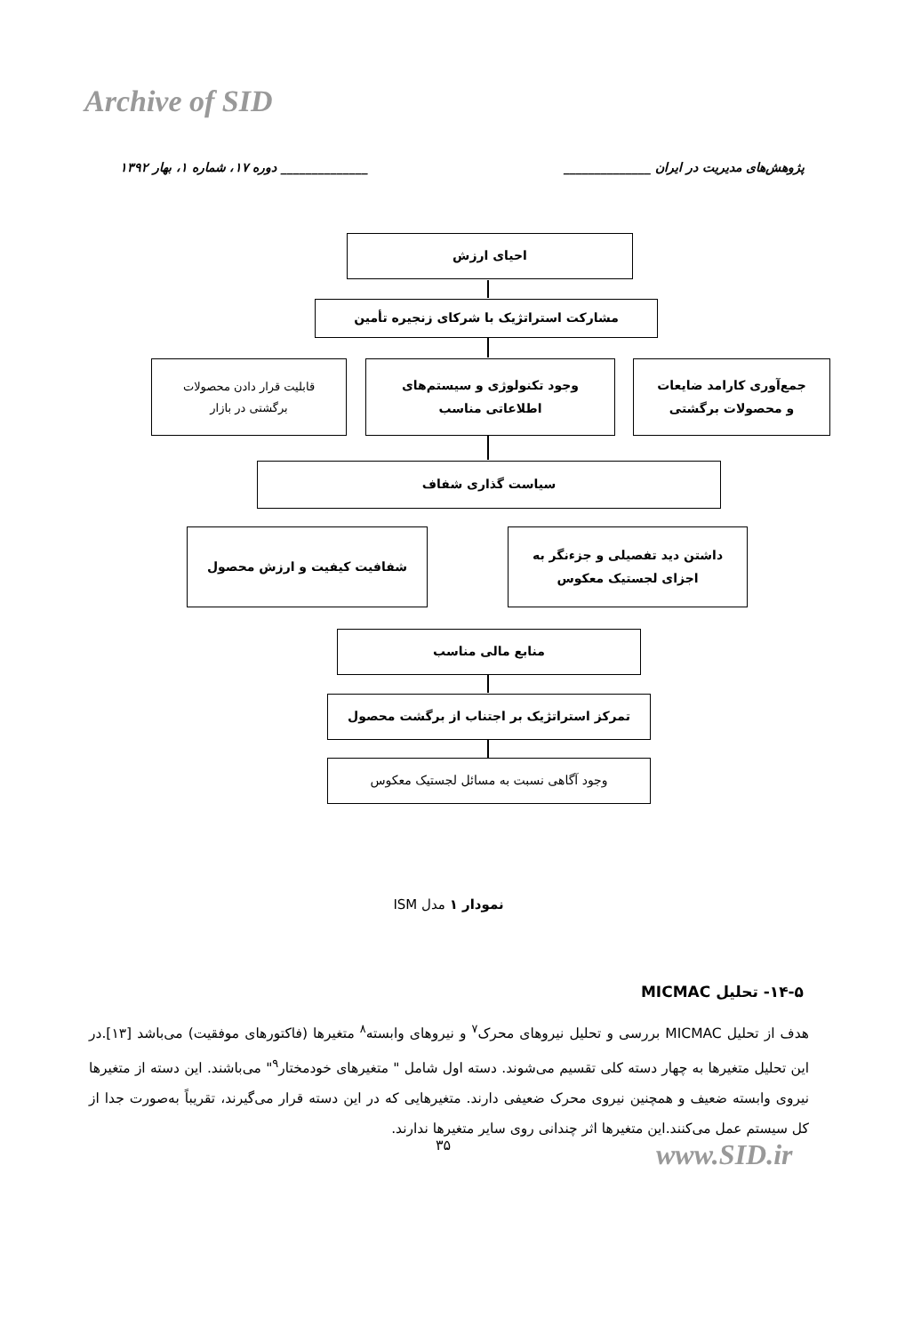Archive of SID
پژوهش‌های مدیریت در ایران ______________ ______________ دوره ۱۷، شماره ۱، بهار ۱۳۹۲
احیای ارزش
مشارکت استراتژیک با شرکای زنجیره تأمین
قابلیت قرار دادن محصولات
برگشتی در بازار
وجود تکنولوژی و سیستم‌های
اطلاعاتی مناسب
جمع‌آوری کارامد ضایعات
و محصولات برگشتی
سیاست گذاری شفاف
شفافیت کیفیت و ارزش محصول
داشتن دید تفصیلی و جزءنگر به
اجزای لجستیک معکوس
منابع مالی مناسب
تمرکز استراتژیک بر اجتناب از برگشت محصول
وجود آگاهی نسبت به مسائل لجستیک معکوس
نمودار ۱ مدل ISM
۱۴-۵- تحلیل MICMAC
هدف از تحلیل MICMAC بررسی و تحلیل نیروهای محرک<sup>۷</sup> و نیروهای وابسته<sup>۸</sup> متغیرها (فاکتورهای موفقیت) می‌باشد [۱۳].در این تحلیل متغیرها به چهار دسته کلی تقسیم می‌شوند. دسته اول شامل " متغیرهای خودمختار<sup>۹</sup>" می‌باشند. این دسته از متغیرها نیروی وابسته ضعیف و همچنین نیروی محرک ضعیفی دارند. متغیرهایی که در این دسته قرار می‌گیرند، تقریباً به‌صورت جدا از کل سیستم عمل می‌کنند.این متغیرها اثر چندانی روی سایر متغیرها ندارند.
۳۵ www.SID.ir